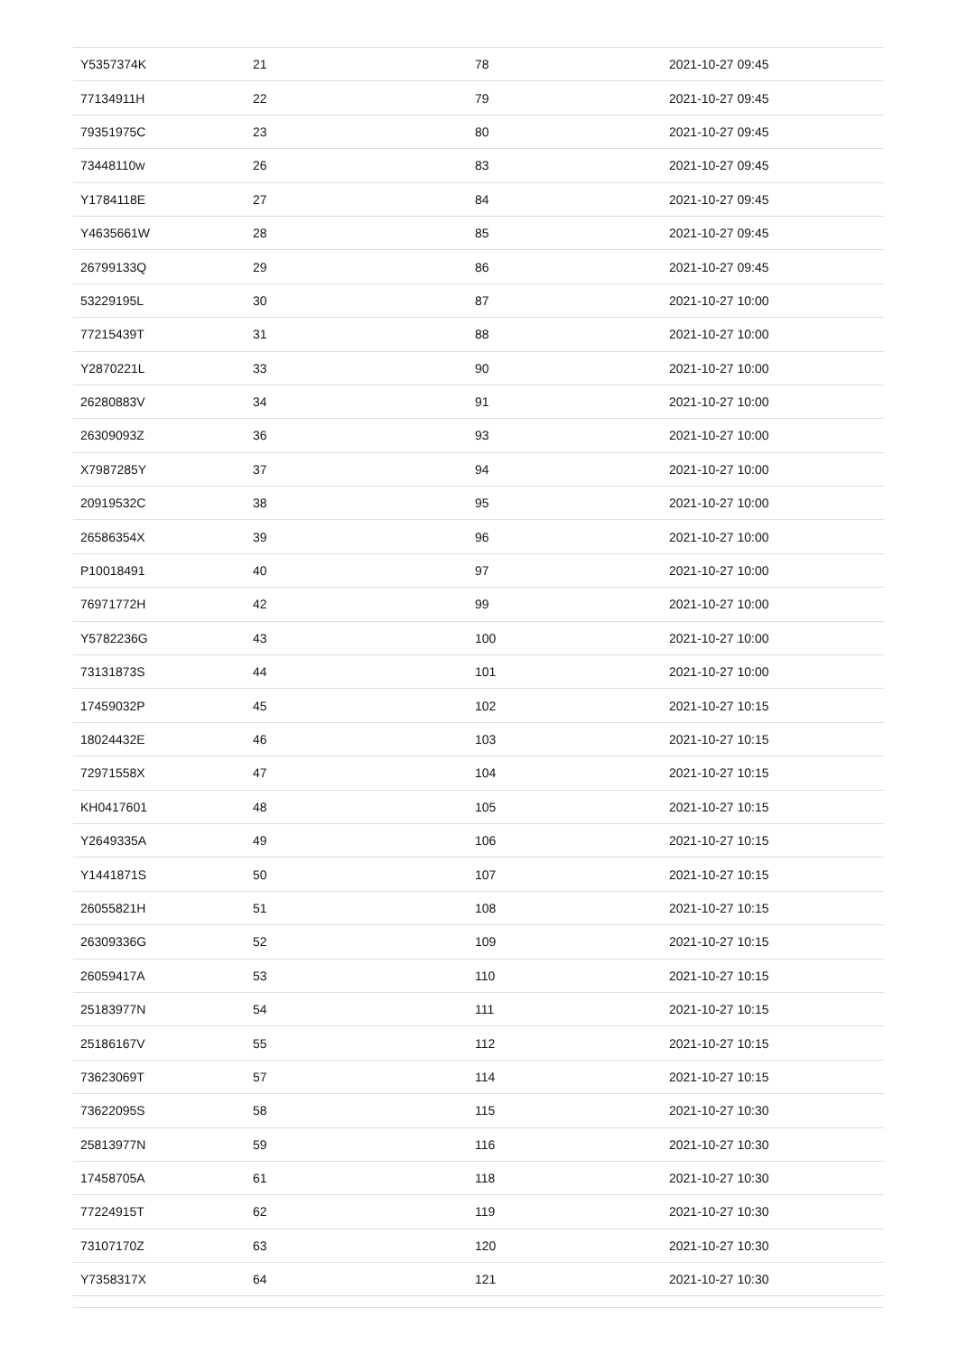| Y5357374K | 21 | 78 | 2021-10-27 09:45 |
| 77134911H | 22 | 79 | 2021-10-27 09:45 |
| 79351975C | 23 | 80 | 2021-10-27 09:45 |
| 73448110w | 26 | 83 | 2021-10-27 09:45 |
| Y1784118E | 27 | 84 | 2021-10-27 09:45 |
| Y4635661W | 28 | 85 | 2021-10-27 09:45 |
| 26799133Q | 29 | 86 | 2021-10-27 09:45 |
| 53229195L | 30 | 87 | 2021-10-27 10:00 |
| 77215439T | 31 | 88 | 2021-10-27 10:00 |
| Y2870221L | 33 | 90 | 2021-10-27 10:00 |
| 26280883V | 34 | 91 | 2021-10-27 10:00 |
| 26309093Z | 36 | 93 | 2021-10-27 10:00 |
| X7987285Y | 37 | 94 | 2021-10-27 10:00 |
| 20919532C | 38 | 95 | 2021-10-27 10:00 |
| 26586354X | 39 | 96 | 2021-10-27 10:00 |
| P10018491 | 40 | 97 | 2021-10-27 10:00 |
| 76971772H | 42 | 99 | 2021-10-27 10:00 |
| Y5782236G | 43 | 100 | 2021-10-27 10:00 |
| 73131873S | 44 | 101 | 2021-10-27 10:00 |
| 17459032P | 45 | 102 | 2021-10-27 10:15 |
| 18024432E | 46 | 103 | 2021-10-27 10:15 |
| 72971558X | 47 | 104 | 2021-10-27 10:15 |
| KH0417601 | 48 | 105 | 2021-10-27 10:15 |
| Y2649335A | 49 | 106 | 2021-10-27 10:15 |
| Y1441871S | 50 | 107 | 2021-10-27 10:15 |
| 26055821H | 51 | 108 | 2021-10-27 10:15 |
| 26309336G | 52 | 109 | 2021-10-27 10:15 |
| 26059417A | 53 | 110 | 2021-10-27 10:15 |
| 25183977N | 54 | 111 | 2021-10-27 10:15 |
| 25186167V | 55 | 112 | 2021-10-27 10:15 |
| 73623069T | 57 | 114 | 2021-10-27 10:15 |
| 73622095S | 58 | 115 | 2021-10-27 10:30 |
| 25813977N | 59 | 116 | 2021-10-27 10:30 |
| 17458705A | 61 | 118 | 2021-10-27 10:30 |
| 77224915T | 62 | 119 | 2021-10-27 10:30 |
| 73107170Z | 63 | 120 | 2021-10-27 10:30 |
| Y7358317X | 64 | 121 | 2021-10-27 10:30 |